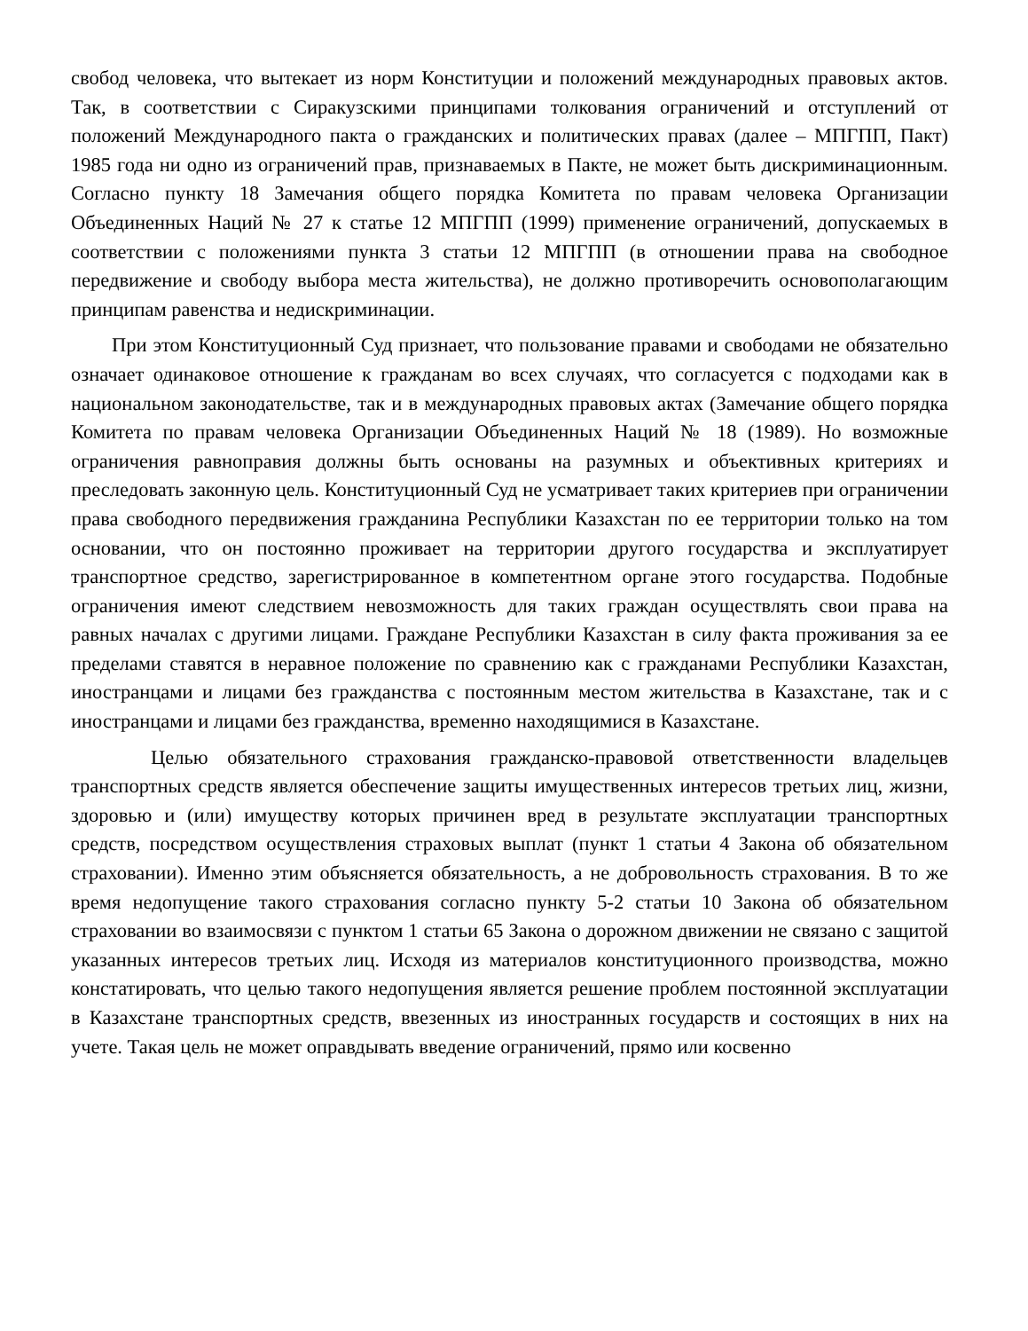свобод человека, что вытекает из норм Конституции и положений международных правовых актов. Так, в соответствии с Сиракузскими принципами толкования ограничений и отступлений от положений Международного пакта о гражданских и политических правах (далее – МПГПП, Пакт) 1985 года ни одно из ограничений прав, признаваемых в Пакте, не может быть дискриминационным. Согласно пункту 18 Замечания общего порядка Комитета по правам человека Организации Объединенных Наций № 27 к статье 12 МПГПП (1999) применение ограничений, допускаемых в соответствии с положениями пункта 3 статьи 12 МПГПП (в отношении права на свободное передвижение и свободу выбора места жительства), не должно противоречить основополагающим принципам равенства и недискриминации.
При этом Конституционный Суд признает, что пользование правами и свободами не обязательно означает одинаковое отношение к гражданам во всех случаях, что согласуется с подходами как в национальном законодательстве, так и в международных правовых актах (Замечание общего порядка Комитета по правам человека Организации Объединенных Наций № 18 (1989). Но возможные ограничения равноправия должны быть основаны на разумных и объективных критериях и преследовать законную цель. Конституционный Суд не усматривает таких критериев при ограничении права свободного передвижения гражданина Республики Казахстан по ее территории только на том основании, что он постоянно проживает на территории другого государства и эксплуатирует транспортное средство, зарегистрированное в компетентном органе этого государства. Подобные ограничения имеют следствием невозможность для таких граждан осуществлять свои права на равных началах с другими лицами. Граждане Республики Казахстан в силу факта проживания за ее пределами ставятся в неравное положение по сравнению как с гражданами Республики Казахстан, иностранцами и лицами без гражданства с постоянным местом жительства в Казахстане, так и с иностранцами и лицами без гражданства, временно находящимися в Казахстане.
Целью обязательного страхования гражданско-правовой ответственности владельцев транспортных средств является обеспечение защиты имущественных интересов третьих лиц, жизни, здоровью и (или) имуществу которых причинен вред в результате эксплуатации транспортных средств, посредством осуществления страховых выплат (пункт 1 статьи 4 Закона об обязательном страховании). Именно этим объясняется обязательность, а не добровольность страхования. В то же время недопущение такого страхования согласно пункту 5-2 статьи 10 Закона об обязательном страховании во взаимосвязи с пунктом 1 статьи 65 Закона о дорожном движении не связано с защитой указанных интересов третьих лиц. Исходя из материалов конституционного производства, можно констатировать, что целью такого недопущения является решение проблем постоянной эксплуатации в Казахстане транспортных средств, ввезенных из иностранных государств и состоящих в них на учете. Такая цель не может оправдывать введение ограничений, прямо или косвенно